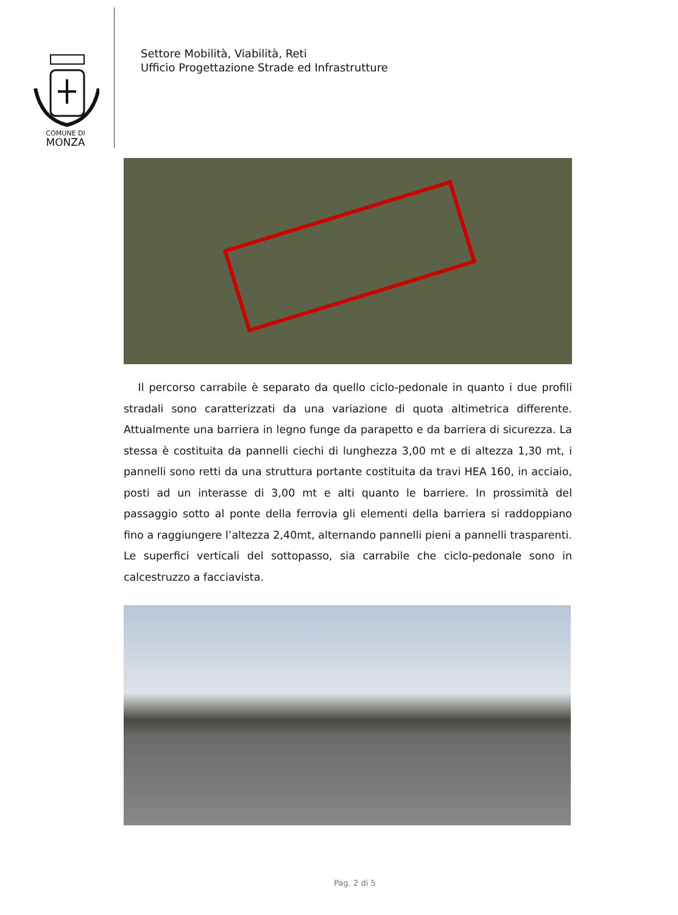COMUNE DI
MONZA
Settore Mobilità, Viabilità, Reti
Ufficio Progettazione Strade ed Infrastrutture
Il percorso carrabile è separato da quello ciclo-pedonale in quanto i due profili stradali sono caratterizzati da una variazione di quota altimetrica differente. Attualmente una barriera in legno funge da parapetto e da barriera di sicurezza. La stessa è costituita da pannelli ciechi di lunghezza 3,00 mt e di altezza 1,30 mt, i pannelli sono retti da una struttura portante costituita da travi HEA 160, in acciaio, posti ad un interasse di 3,00 mt e alti quanto le barriere. In prossimità del passaggio sotto al ponte della ferrovia gli elementi della barriera si raddoppiano fino a raggiungere l’altezza 2,40mt, alternando pannelli pieni a pannelli trasparenti. Le superfici verticali del sottopasso, sia carrabile che ciclo-pedonale sono in calcestruzzo a facciavista.
Pag. 2 di 5